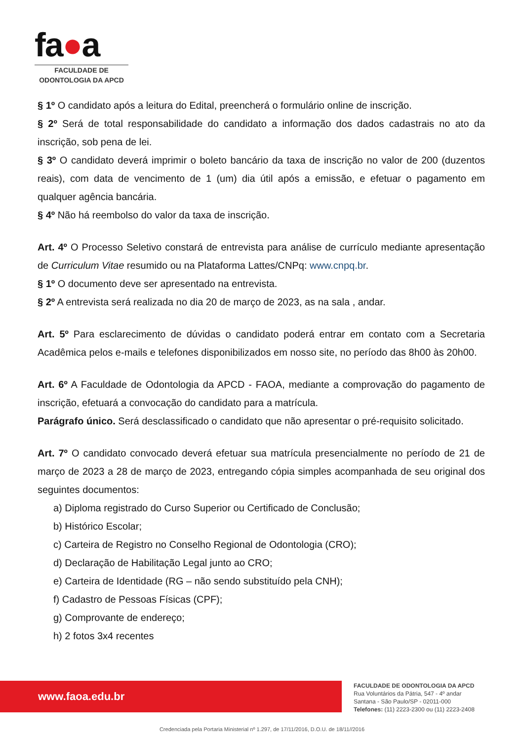fa●a
FACULDADE DE
ODONTOLOGIA DA APCD
§ 1º O candidato após a leitura do Edital, preencherá o formulário online de inscrição.
§ 2º Será de total responsabilidade do candidato a informação dos dados cadastrais no ato da inscrição, sob pena de lei.
§ 3º O candidato deverá imprimir o boleto bancário da taxa de inscrição no valor de 200 (duzentos reais), com data de vencimento de 1 (um) dia útil após a emissão, e efetuar o pagamento em qualquer agência bancária.
§ 4º Não há reembolso do valor da taxa de inscrição.
Art. 4º O Processo Seletivo constará de entrevista para análise de currículo mediante apresentação de Curriculum Vitae resumido ou na Plataforma Lattes/CNPq: www.cnpq.br.
§ 1º O documento deve ser apresentado na entrevista.
§ 2º A entrevista será realizada no dia 20 de março de 2023, as na sala , andar.
Art. 5º Para esclarecimento de dúvidas o candidato poderá entrar em contato com a Secretaria Acadêmica pelos e-mails e telefones disponibilizados em nosso site, no período das 8h00 às 20h00.
Art. 6º A Faculdade de Odontologia da APCD - FAOA, mediante a comprovação do pagamento de inscrição, efetuará a convocação do candidato para a matrícula.
Parágrafo único. Será desclassificado o candidato que não apresentar o pré-requisito solicitado.
Art. 7º O candidato convocado deverá efetuar sua matrícula presencialmente no período de 21 de março de 2023 a 28 de março de 2023, entregando cópia simples acompanhada de seu original dos seguintes documentos:
a) Diploma registrado do Curso Superior ou Certificado de Conclusão;
b) Histórico Escolar;
c) Carteira de Registro no Conselho Regional de Odontologia (CRO);
d) Declaração de Habilitação Legal junto ao CRO;
e) Carteira de Identidade (RG – não sendo substituído pela CNH);
f) Cadastro de Pessoas Físicas (CPF);
g) Comprovante de endereço;
h) 2 fotos 3x4 recentes
www.faoa.edu.br
FACULDADE DE ODONTOLOGIA DA APCD
Rua Voluntários da Pátria, 547 - 4º andar
Santana - São Paulo/SP - 02011-000
Telefones: (11) 2223-2300 ou (11) 2223-2408
Credenciada pela Portaria Ministerial nº 1.297, de 17/11/2016, D.O.U. de 18/11//2016